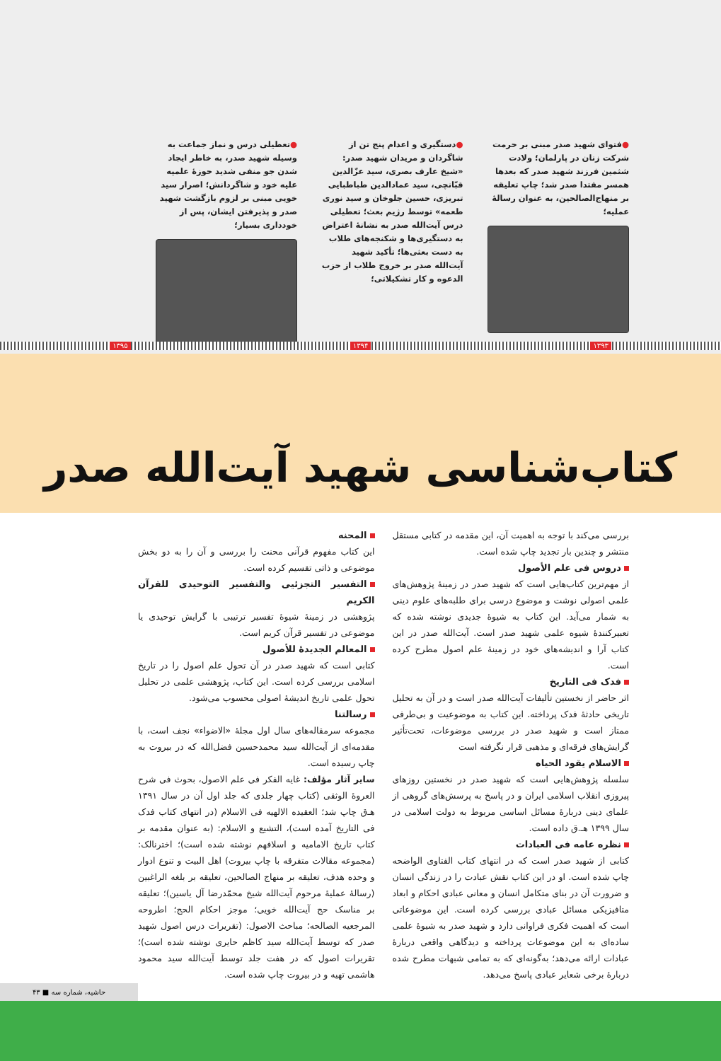●فتوای شهید صدر مبنی بر حرمت شرکت زنان در پارلمان؛ ولادت شثمین فرزند شهید صدر که بعدها همسر مقتدا صدر شد؛ چاپ تعلیقه بر منهاج‌الصالحین، به عنوان رسالهٔ عملیه؛
●دستگیری و اعدام پنج تن از شاگردان و مریدان شهید صدر: «شیخ عارف بصری، سید عزّالدین قبّانچی، سید عمادالدین طباطبایی تبریزی، حسین جلوخان و سید نوری طعمه» توسط رژیم بعث؛ تعطیلی درس آیت‌الله صدر به نشانهٔ اعتراض به دستگیری‌ها و شکنجه‌های طلاب به دست بعثی‌ها؛ تأکید شهید آیت‌الله صدر بر خروج طلاب از حزب الدعوه و کار تشکیلاتی؛
●تعطیلی درس و نماز جماعت به وسیله شهید صدر، به خاطر ایجاد شدن جو منفی شدید حوزهٔ علمیه علیه خود و شاگردانش؛ اصرار سید خویی مبنی بر لزوم بازگشت شهید صدر و پذیرفتن ایشان، پس از خودداری بسیار؛
۱۳۹۳ ۱۳۹۴ ۱۳۹۵
کتاب‌شناسی شهید آیت‌الله صدر
بررسی می‌کند با توجه به اهمیت آن، این مقدمه در کتابی مستقل منتشر و چندین بار تجدید چاپ شده است.
دروس فی علم الأصول
از مهم‌ترین کتاب‌هایی است که شهید صدر در زمینهٔ پژوهش‌های علمی اصولی نوشت و موضوع درسی برای طلبه‌های علوم دینی به شمار می‌آید. این کتاب به شیوهٔ جدیدی نوشته شده که تعبیرکنندهٔ شیوه علمی شهید صدر است. آیت‌الله صدر در این کتاب آرا و اندیشه‌های خود در زمینهٔ علم اصول مطرح کرده است.
فدک فی التاریخ
اثر حاضر از نخستین تألیفات آیت‌الله صدر است و در آن به تحلیل تاریخی حادثهٔ فدک پرداخته. این کتاب به موضوعیت و بی‌طرفی ممتاز است و شهید صدر در بررسی موضوعات، تحت‌تأثیر گرایش‌های فرقه‌ای و مذهبی قرار نگرفته است
الاسلام یقود الحیاه
سلسله پژوهش‌هایی است که شهید صدر در نخستین روزهای پیروزی انقلاب اسلامی ایران و در پاسخ به پرسش‌های گروهی از علمای دینی دربارهٔ مسائل اساسی مربوط به دولت اسلامی در سال ۱۳۹۹ هـ.ق داده است.
نظره عامه فی العبادات
کتابی از شهید صدر است که در انتهای کتاب الفتاوی الواضحه چاپ شده است. او در این کتاب نقش عبادت را در زندگی انسان و ضرورت آن در بنای متکامل انسان و معانی عبادی احکام و ابعاد متافیزیکی مسائل عبادی بررسی کرده است. این موضوعاتی است که اهمیت فکری فراوانی دارد و شهید صدر به شیوهٔ علمی ساده‌ای به این موضوعات پرداخته و دیدگاهی واقعی دربارهٔ عبادات ارائه می‌دهد؛ به‌گونه‌ای که به تمامی شبهات مطرح شده دربارهٔ برخی شعایر عبادی پاسخ می‌دهد.
المحنه
این کتاب مفهوم قرآنی محنت را بررسی و آن را به دو بخش موضوعی و ذاتی تقسیم کرده است.
التفسیر التجزئیی والتفسیر التوحیدی للقرآن الکریم
پژوهشی در زمینهٔ شیوهٔ تفسیر ترتیبی با گرایش توحیدی یا موضوعی در تفسیر قرآن کریم است.
المعالم الجدیدهٔ للأصول
کتابی است که شهید صدر در آن تحول علم اصول را در تاریخ اسلامی بررسی کرده است. این کتاب، پژوهشی علمی در تحلیل تحول علمی تاریخ اندیشهٔ اصولی محسوب می‌شود.
رسالتنا
مجموعه سرمقاله‌های سال اول مجلهٔ «الاضواء» نجف است، با مقدمه‌ای از آیت‌الله سید محمدحسین فضل‌الله که در بیروت به چاپ رسیده است.
سایر آثار مؤلف: غایه الفکر فی علم الاصول، بحوث فی شرح العروهٔ الوثقی (کتاب چهار جلدی که جلد اول آن در سال ۱۳۹۱ هـ‌ق چاپ شد؛ العقیده الالهیه فی الاسلام (در انتهای کتاب فدک فی التاریخ آمده است)، التشیع و الاسلام: (به عنوان مقدمه بر کتاب تاریخ الامامیه و اسلافهم نوشته شده است)؛ اخترنالک: (مجموعه مقالات متفرقه با چاپ بیروت) اهل البیت و تنوع ادوار و وحده هدف، تعلیقه بر منهاج الصالحین، تعلیقه بر بلغه الراغبین (رسالهٔ عملیهٔ مرحوم آیت‌الله شیخ محمّدرضا آل یاسین)؛ تعلیقه بر مناسک حج آیت‌الله خویی؛ موجز احکام الحج؛ اطروحه المرجعیه الصالحه؛ مباحث الاصول: (تقریرات درس اصول شهید صدر که توسط آیت‌الله سید کاظم حایری نوشته شده است)؛ تقریرات اصول که در هفت جلد توسط آیت‌الله سید محمود هاشمی تهیه و در بیروت چاپ شده است.
حاشیه، شماره سه ■ ۴۳